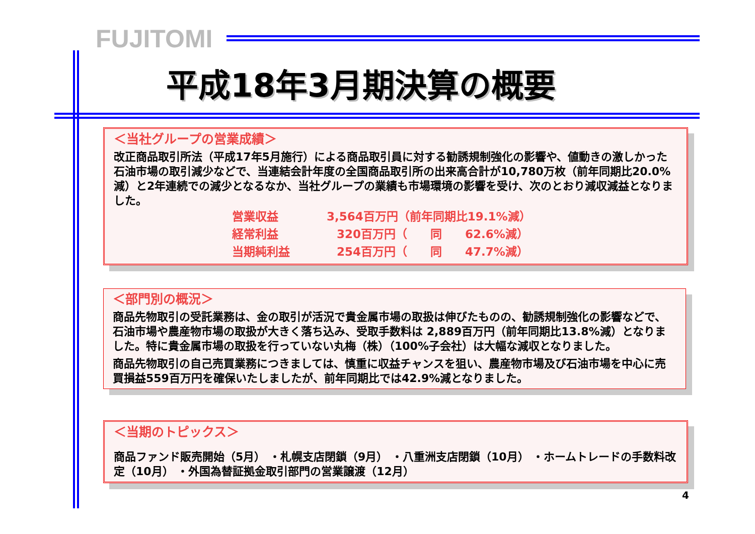FUJITOMI
平成18年3月期決算の概要
＜当社グループの営業成績＞
改正商品取引所法（平成17年5月施行）による商品取引員に対する勧誘規制強化の影響や、値動きの激しかった石油市場の取引減少などで、当連結会計年度の全国商品取引所の出来高合計が10,780万枚（前年同期比20.0%減）と2年連続での減少となるなか、当社グループの業績も市場環境の影響を受け、次のとおり減収減益となりました。
営業収益 3,564百万円（前年同期比19.1%減）
経常利益 320百万円（　　同　　62.6%減）
当期純利益 254百万円（　　同　　47.7%減）
＜部門別の概況＞
商品先物取引の受託業務は、金の取引が活況で貴金属市場の取扱は伸びたものの、勧誘規制強化の影響などで、石油市場や農産物市場の取扱が大きく落ち込み、受取手数料は 2,889百万円（前年同期比13.8%減）となりました。特に貴金属市場の取扱を行っていない丸梅（株）（100%子会社）は大幅な減収となりました。
商品先物取引の自己売買業務につきましては、慎重に収益チャンスを狙い、農産物市場及び石油市場を中心に売買損益559百万円を確保いたしましたが、前年同期比では42.9%減となりました。
＜当期のトピックス＞
商品ファンド販売開始（5月） ・札幌支店閉鎖（9月） ・八重洲支店閉鎖（10月） ・ホームトレードの手数料改定（10月） ・外国為替証拠金取引部門の営業譲渡（12月）
4